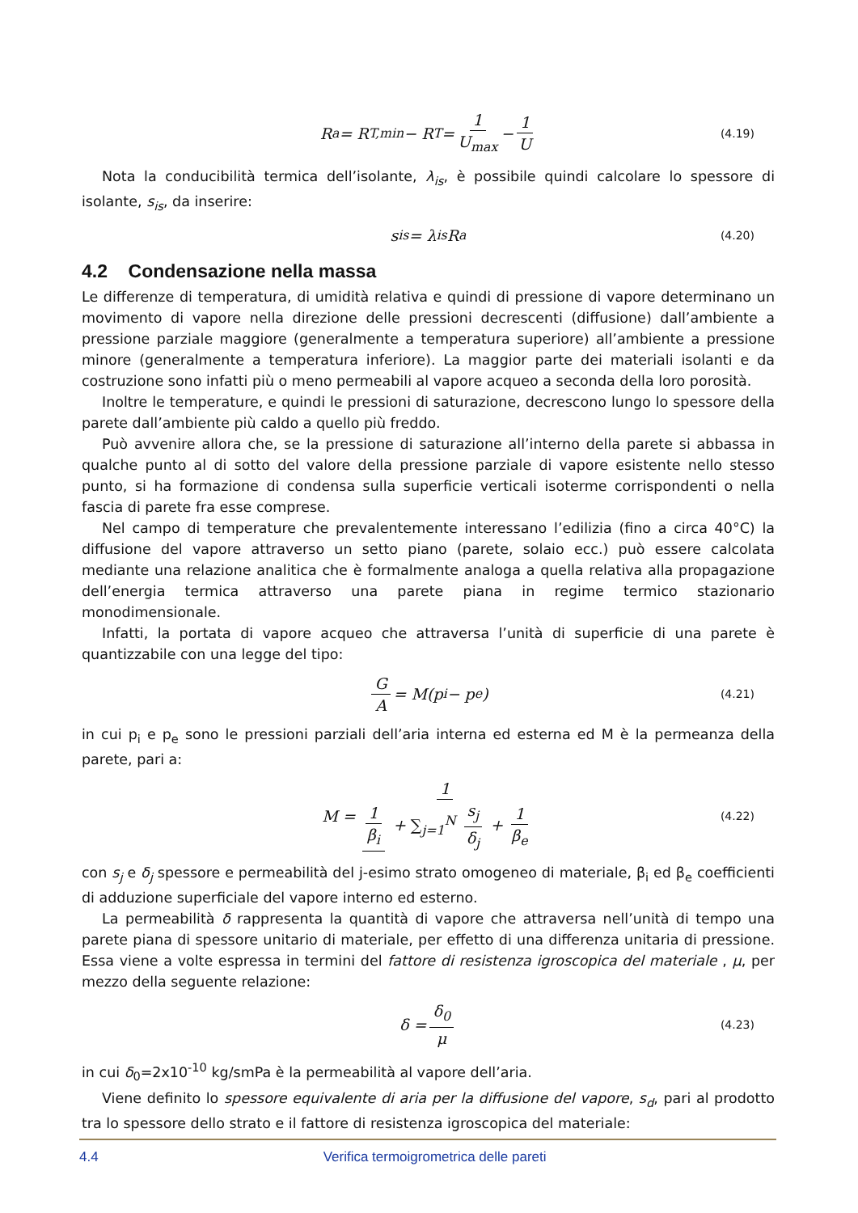R<sub>a</sub> = R<sub>T,min</sub> − R<sub>T</sub> = 1 U<sub>max</sub> − 1 U (4.19)
Nota la conducibilità termica dell’isolante, λ<sub>is</sub>, è possibile quindi calcolare lo spessore di isolante, s<sub>is</sub>, da inserire:
s<sub>is</sub> = λ<sub>is</sub>R<sub>a</sub> (4.20)
4.2 Condensazione nella massa
Le differenze di temperatura, di umidità relativa e quindi di pressione di vapore determinano un movimento di vapore nella direzione delle pressioni decrescenti (diffusione) dall’ambiente a pressione parziale maggiore (generalmente a temperatura superiore) all’ambiente a pressione minore (generalmente a temperatura inferiore). La maggior parte dei materiali isolanti e da costruzione sono infatti più o meno permeabili al vapore acqueo a seconda della loro porosità.
Inoltre le temperature, e quindi le pressioni di saturazione, decrescono lungo lo spessore della parete dall’ambiente più caldo a quello più freddo.
Può avvenire allora che, se la pressione di saturazione all’interno della parete si abbassa in qualche punto al di sotto del valore della pressione parziale di vapore esistente nello stesso punto, si ha formazione di condensa sulla superficie verticali isoterme corrispondenti o nella fascia di parete fra esse comprese.
Nel campo di temperature che prevalentemente interessano l’edilizia (fino a circa 40°C) la diffusione del vapore attraverso un setto piano (parete, solaio ecc.) può essere calcolata mediante una relazione analitica che è formalmente analoga a quella relativa alla propagazione dell’energia termica attraverso una parete piana in regime termico stazionario monodimensionale.
Infatti, la portata di vapore acqueo che attraversa l’unità di superficie di una parete è quantizzabile con una legge del tipo:
G A = M(p<sub>i</sub> − p<sub>e</sub>) (4.21)
in cui p<sub>i</sub> e p<sub>e</sub> sono le pressioni parziali dell’aria interna ed esterna ed M è la permeanza della parete, pari a:
M = 1 1 β<sub>i</sub> + ∑<sub>j=1</sub><sup>N</sup> s<sub>j</sub> δ<sub>j</sub> + 1 β<sub>e</sub> (4.22)
con s<sub>j</sub> e δ<sub>j</sub> spessore e permeabilità del j-esimo strato omogeneo di materiale, β<sub>i</sub> ed β<sub>e</sub> coefficienti di adduzione superficiale del vapore interno ed esterno.
La permeabilità δ rappresenta la quantità di vapore che attraversa nell’unità di tempo una parete piana di spessore unitario di materiale, per effetto di una differenza unitaria di pressione. Essa viene a volte espressa in termini del fattore di resistenza igroscopica del materiale , μ, per mezzo della seguente relazione:
δ = δ<sub>0</sub> μ (4.23)
in cui δ<sub>0</sub>=2x10<sup>-10</sup> kg/smPa è la permeabilità al vapore dell’aria.
Viene definito lo spessore equivalente di aria per la diffusione del vapore, s<sub>d</sub>, pari al prodotto tra lo spessore dello strato e il fattore di resistenza igroscopica del materiale:
4.4 Verifica termoigrometrica delle pareti